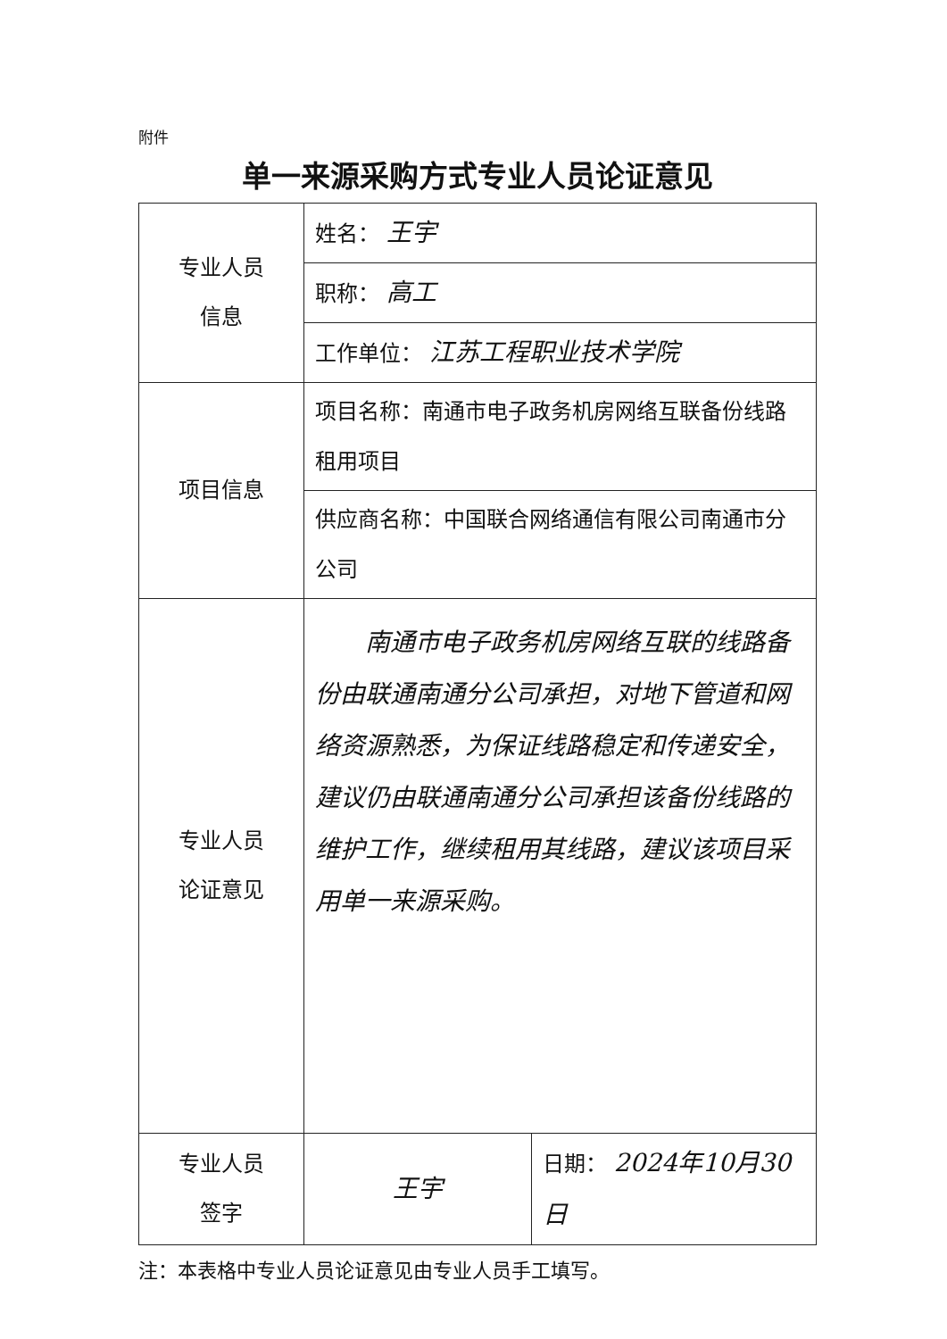附件
单一来源采购方式专业人员论证意见
| 专业人员 信息 | 姓名： 王宇 | |
| | 职称： 高工 | |
| | 工作单位： 江苏工程职业技术学院 | |
| 项目信息 | 项目名称：南通市电子政务机房网络互联备份线路租用项目 | |
| | 供应商名称：中国联合网络通信有限公司南通市分公司 | |
| 专业人员 论证意见 | 南通市电子政务机房网络互联的线路备份由联通南通分公司承担，对地下管道和网络资源熟悉，为保证线路稳定和传递安全，建议仍由联通南通分公司承担该备份线路的维护工作，继续租用其线路，建议该项目采用单一来源采购。 | |
| 专业人员 签字 | 王宇 | 日期： 2024年10月30日 |
注：本表格中专业人员论证意见由专业人员手工填写。